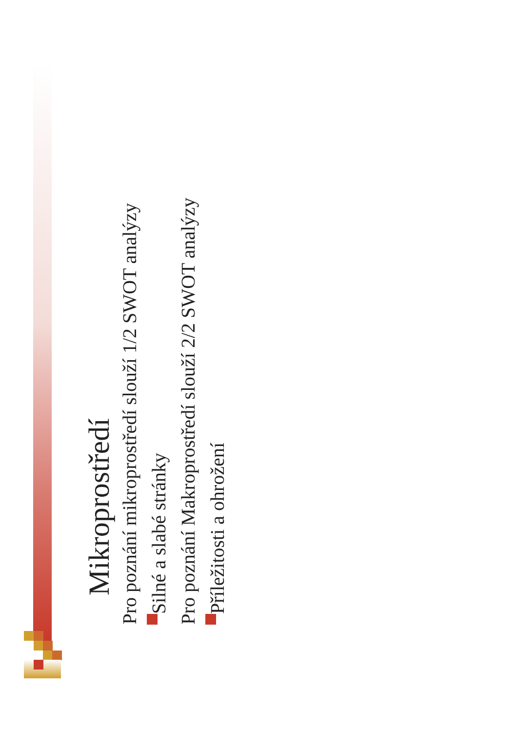Mikroprostředí
Pro poznání mikroprostředí slouží 1/2 SWOT analýzy
Silné a slabé stránky
Pro poznání Makroprostředí slouží 2/2 SWOT analýzy
Příležitosti a ohrožení